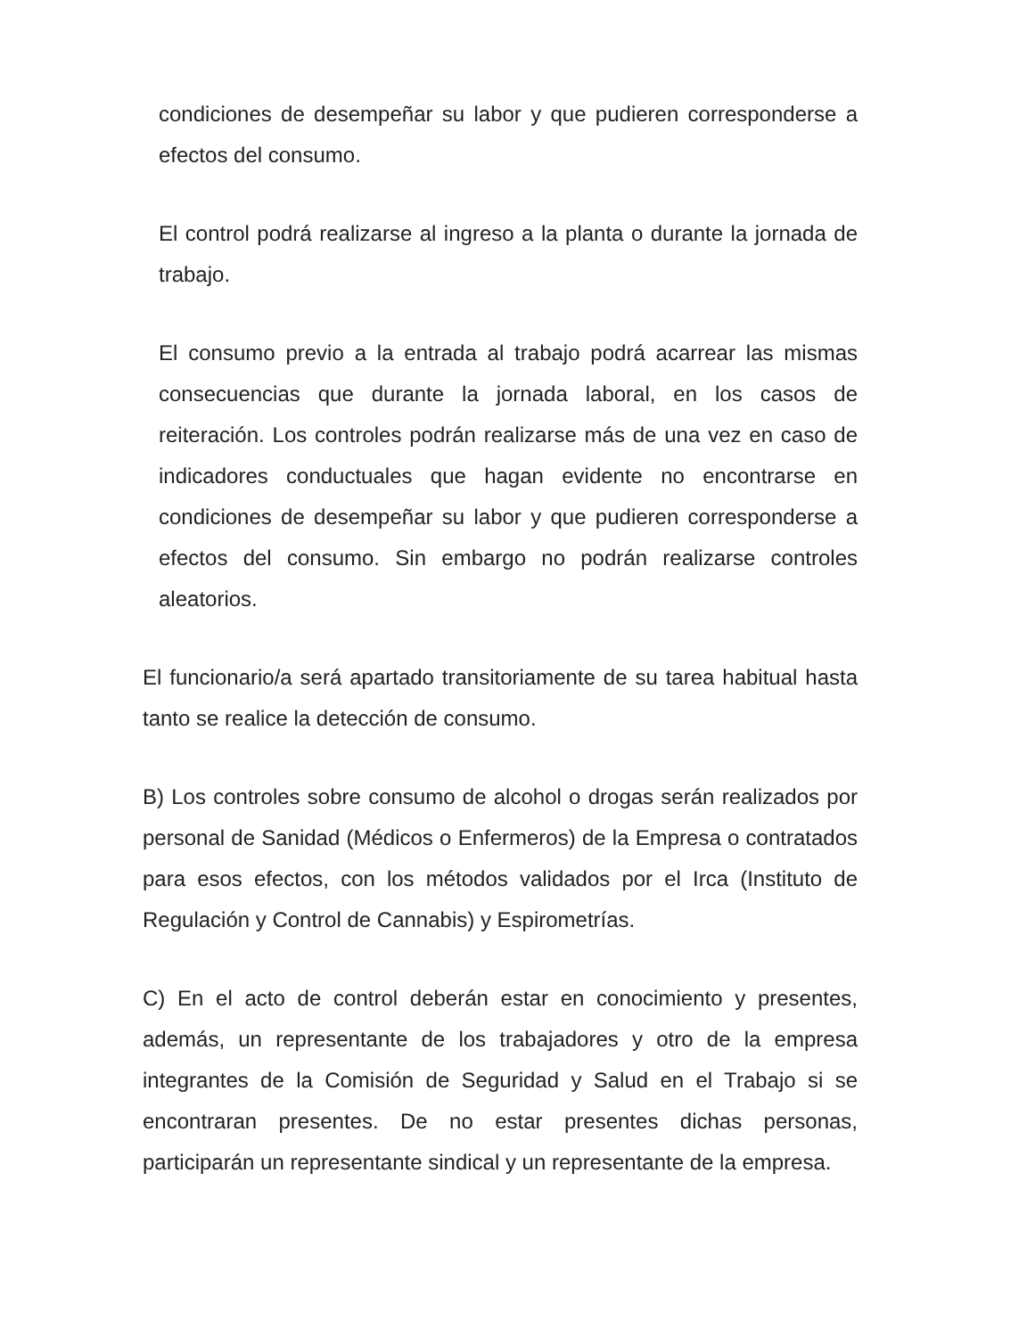condiciones de desempeñar su labor y que pudieren corresponderse a efectos del consumo.
El control podrá realizarse al ingreso a la planta o durante la jornada de trabajo.
El consumo previo a la entrada al trabajo podrá acarrear las mismas consecuencias que durante la jornada laboral, en los casos de reiteración. Los controles podrán realizarse más de una vez en caso de indicadores conductuales que hagan evidente no encontrarse en condiciones de desempeñar su labor y que pudieren corresponderse a efectos del consumo. Sin embargo no podrán realizarse controles aleatorios.
El funcionario/a será apartado transitoriamente de su tarea habitual hasta tanto se realice la detección de consumo.
B) Los controles sobre consumo de alcohol o drogas serán realizados por personal de Sanidad (Médicos o Enfermeros) de la Empresa o contratados para esos efectos, con los métodos validados por el Irca (Instituto de Regulación y Control de Cannabis) y Espirometrías.
C) En el acto de control deberán estar en conocimiento y presentes, además, un representante de los trabajadores y otro de la empresa integrantes de la Comisión de Seguridad y Salud en el Trabajo si se encontraran presentes. De no estar presentes dichas personas, participarán un representante sindical y un representante de la empresa.